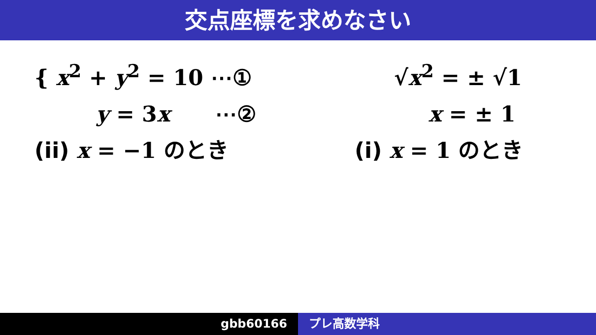交点座標を求めなさい
{ x<sup>2</sup> + y<sup>2</sup> = 10 ⋯①
y = 3x ⋯②
(ii) x = −1 のとき
√x<sup>2</sup> = ± √1
x = ± 1
(i) x = 1 のとき
gbb60166 プレ高数学科